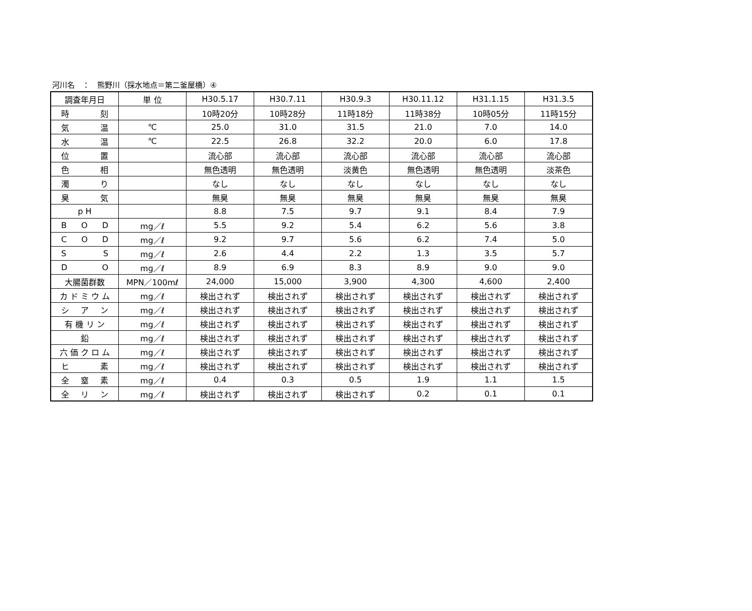河川名　：　熊野川（採水地点＝第二釜屋橋）④
| 調査年月日 | 単 位 | H30.5.17 | H30.7.11 | H30.9.3 | H30.11.12 | H31.1.15 | H31.3.5 |
| 時 刻 | | 10時20分 | 10時28分 | 11時18分 | 11時38分 | 10時05分 | 11時15分 |
| 気 温 | ℃ | 25.0 | 31.0 | 31.5 | 21.0 | 7.0 | 14.0 |
| 水 温 | ℃ | 22.5 | 26.8 | 32.2 | 20.0 | 6.0 | 17.8 |
| 位 置 | | 流心部 | 流心部 | 流心部 | 流心部 | 流心部 | 流心部 |
| 色 相 | | 無色透明 | 無色透明 | 淡黄色 | 無色透明 | 無色透明 | 淡茶色 |
| 濁 り | | なし | なし | なし | なし | なし | なし |
| 臭 気 | | 無臭 | 無臭 | 無臭 | 無臭 | 無臭 | 無臭 |
| p H | | 8.8 | 7.5 | 9.7 | 9.1 | 8.4 | 7.9 |
| B O D | mg／ℓ | 5.5 | 9.2 | 5.4 | 6.2 | 5.6 | 3.8 |
| C O D | mg／ℓ | 9.2 | 9.7 | 5.6 | 6.2 | 7.4 | 5.0 |
| S S | mg／ℓ | 2.6 | 4.4 | 2.2 | 1.3 | 3.5 | 5.7 |
| D O | mg／ℓ | 8.9 | 6.9 | 8.3 | 8.9 | 9.0 | 9.0 |
| 大腸菌群数 | MPN／100mℓ | 24,000 | 15,000 | 3,900 | 4,300 | 4,600 | 2,400 |
| カ ド ミ ウ ム | mg／ℓ | 検出されず | 検出されず | 検出されず | 検出されず | 検出されず | 検出されず |
| シ ア ン | mg／ℓ | 検出されず | 検出されず | 検出されず | 検出されず | 検出されず | 検出されず |
| 有 機 リ ン | mg／ℓ | 検出されず | 検出されず | 検出されず | 検出されず | 検出されず | 検出されず |
| 鉛 | mg／ℓ | 検出されず | 検出されず | 検出されず | 検出されず | 検出されず | 検出されず |
| 六 価 ク ロ ム | mg／ℓ | 検出されず | 検出されず | 検出されず | 検出されず | 検出されず | 検出されず |
| ヒ 素 | mg／ℓ | 検出されず | 検出されず | 検出されず | 検出されず | 検出されず | 検出されず |
| 全 窒 素 | mg／ℓ | 0.4 | 0.3 | 0.5 | 1.9 | 1.1 | 1.5 |
| 全 リ ン | mg／ℓ | 検出されず | 検出されず | 検出されず | 0.2 | 0.1 | 0.1 |